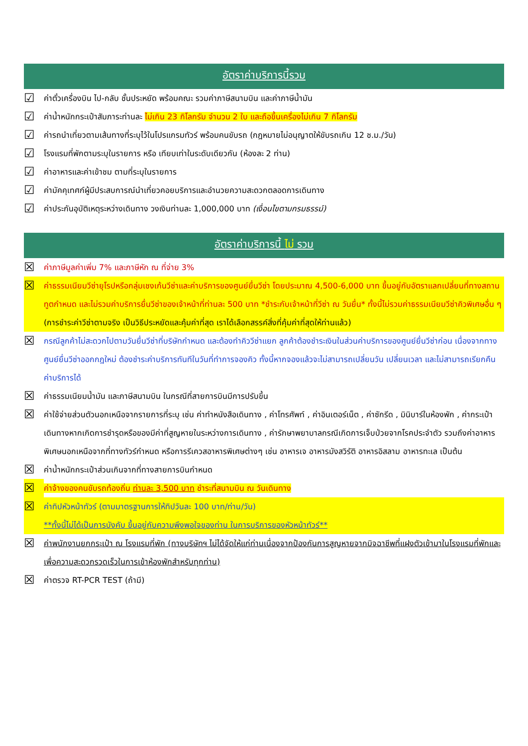อัตราค่าบริการนี้รวม
☑ ค่าตั๋วเครื่องบิน ไป-กลับ ชั้นประหยัด พร้อมคณะ รวมค่าภาษีสนามบิน และค่าภาษีน้ำมัน
☑ ค่าน้ำหนักกระเป๋าสัมภาระท่านละ ไม่เกิน 23 กิโลกรัม จำนวน 2 ใบ และถือขึ้นเครื่องไม่เกิน 7 กิโลกรัม
☑ ค่ารถนำเที่ยวตามเส้นทางที่ระบุไว้ในโปรแกรมทัวร์ พร้อมคนขับรถ (กฎหมายไม่อนุญาตให้ขับรถเกิน 12 ช.ม./วัน)
☑ โรงแรมที่พักตามระบุในรายการ หรือ เทียบเท่าในระดับเดียวกัน (ห้องละ 2 ท่าน)
☑ ค่าอาหารและค่าเข้าชม ตามที่ระบุในรายการ
☑ ค่ามัคคุเทศก์ผู้มีประสบการณ์นำเที่ยวคอยบริการและอำนวยความสะดวกตลอดการเดินทาง
☑ ค่าประกันอุบัติเหตุระหว่างเดินทาง วงเงินท่านละ 1,000,000 บาท (เงื่อนไขตามกรมธรรม์)
อัตราค่าบริการนี้ ไม่ รวม
☒ ค่าภาษีมูลค่าเพิ่ม 7% และภาษีหัก ณ ที่จ่าย 3%
☒ ค่าธรรมเนียมวีซ่ายุโรปหรือกลุ่มเชงเก้นวีซ่าและค่าบริการของศูนย์ยื่นวีซ่า โดยประมาณ 4,500-6,000 บาท ขึ้นอยู่กับอัตราแลกเปลี่ยนที่ทางสถานทูตกำหนด และไม่รวมค่าบริการยื่นวีซ่าของเจ้าหน้าที่ท่านละ 500 บาท *ชำระกับเจ้าหน้าที่วีซ่า ณ วันยื่น* ทั้งนี้ไม่รวมค่าธรรมเนียมวีซ่าคิวพิเศษอื่น ๆ (การชำระค่าวีซ่าตามจริง เป็นวิธีประหยัดและคุ้มค่าที่สุด เราได้เลือกสรรค์สิ่งที่คุ้มค่าที่สุดให้ท่านแล้ว)
☒ กรณีลูกค้าไม่สะดวกไปตามวันยื่นวีซ่าที่บริษัทกำหนด และต้องทำคิววีซ่าแยก ลูกค้าต้องชำระเงินในส่วนค่าบริการของศูนย์ยื่นวีซ่าก่อน เนื่องจากทางศูนย์ยื่นวีซ่าออกกฎใหม่ ต้องชำระค่าบริการทันทีในวันที่ทำการจองคิว ทั้งนี้หากจองแล้วจะไม่สามารถเปลี่ยนวัน เปลี่ยนเวลา และไม่สามารถเรียกคืนค่าบริการได้
☒ ค่าธรรมเนียมน้ำมัน และภาษีสนามบิน ในกรณีที่สายการบินมีการปรับขึ้น
☒ ค่าใช้จ่ายส่วนตัวนอกเหนือจากรายการที่ระบุ เช่น ค่าทำหนังสือเดินทาง , ค่าโทรศัพท์ , ค่าอินเตอร์เน็ต , ค่าซักรีด , มินิบาร์ในห้องพัก , ค่ากระเป๋าเดินทางหากเกิดการชำรุดหรือของมีค่าที่สูญหายในระหว่างการเดินทาง , ค่ารักษาพยาบาลกรณีเกิดการเจ็บป่วยจากโรคประจำตัว รวมถึงค่าอาหารพิเศษนอกเหนือจากที่ทางทัวร์กำหนด หรือการรีเควสอาหารพิเศษต่างๆ เช่น อาหารเจ อาหารมังสวิรัติ อาหารอิสลาม อาหารทะเล เป็นต้น
☒ ค่าน้ำหนักกระเป๋าส่วนเกินจากที่ทางสายการบินกำหนด
☒ ค่าจ้างของคนขับรถท้องถิ่น ท่านละ 3,500 บาท ชำระที่สนามบิน ณ วันเดินทาง
☒ ค่าทิปหัวหน้าทัวร์ (ตามมาตรฐานการให้ทิปวันละ 100 บาท/ท่าน/วัน)
**ทั้งนี้ไม่ได้เป็นการบังคับ ขึ้นอยู่กับความพึงพอใจของท่าน ในการบริการของหัวหน้าทัวร์**
☒ ค่าพนักงานยกกระเป๋า ณ โรงแรมที่พัก (ทางบริษัทฯ ไม่ได้จัดให้แก่ท่านเนื่องจากป้องกันการสูญหายจากมิจฉาชีพที่แฝงตัวเข้ามาในโรงแรมที่พักและเพื่อความสะดวกรวดเร็วในการเข้าห้องพักสำหรับทุกท่าน)
☒ ค่าตรวจ RT-PCR TEST (ถ้ามี)